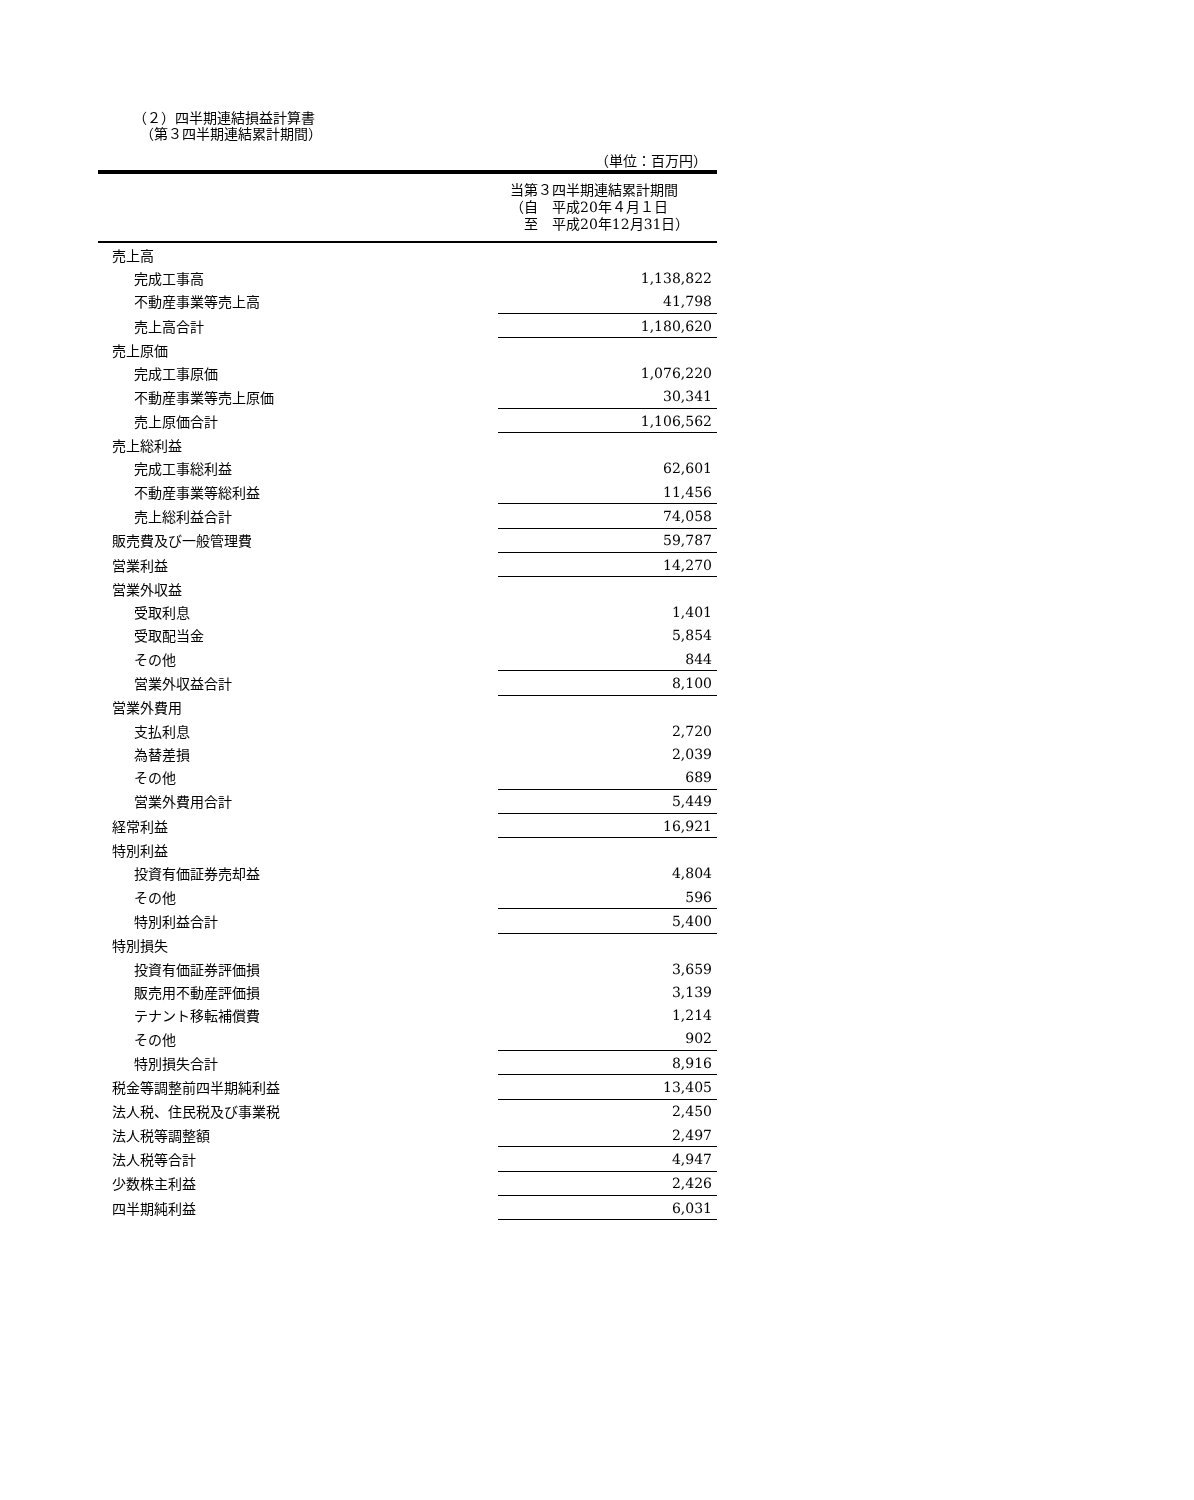（２）四半期連結損益計算書
　（第３四半期連結累計期間）
（単位：百万円）
| 当第３四半期連結累計期間 （自 平成20年４月１日 至 平成20年12月31日） | |
| --- | --- |
| 売上高 | |
| 完成工事高 | 1,138,822 |
| 不動産事業等売上高 | 41,798 |
| 売上高合計 | 1,180,620 |
| 売上原価 | |
| 完成工事原価 | 1,076,220 |
| 不動産事業等売上原価 | 30,341 |
| 売上原価合計 | 1,106,562 |
| 売上総利益 | |
| 完成工事総利益 | 62,601 |
| 不動産事業等総利益 | 11,456 |
| 売上総利益合計 | 74,058 |
| 販売費及び一般管理費 | 59,787 |
| 営業利益 | 14,270 |
| 営業外収益 | |
| 受取利息 | 1,401 |
| 受取配当金 | 5,854 |
| その他 | 844 |
| 営業外収益合計 | 8,100 |
| 営業外費用 | |
| 支払利息 | 2,720 |
| 為替差損 | 2,039 |
| その他 | 689 |
| 営業外費用合計 | 5,449 |
| 経常利益 | 16,921 |
| 特別利益 | |
| 投資有価証券売却益 | 4,804 |
| その他 | 596 |
| 特別利益合計 | 5,400 |
| 特別損失 | |
| 投資有価証券評価損 | 3,659 |
| 販売用不動産評価損 | 3,139 |
| テナント移転補償費 | 1,214 |
| その他 | 902 |
| 特別損失合計 | 8,916 |
| 税金等調整前四半期純利益 | 13,405 |
| 法人税、住民税及び事業税 | 2,450 |
| 法人税等調整額 | 2,497 |
| 法人税等合計 | 4,947 |
| 少数株主利益 | 2,426 |
| 四半期純利益 | 6,031 |